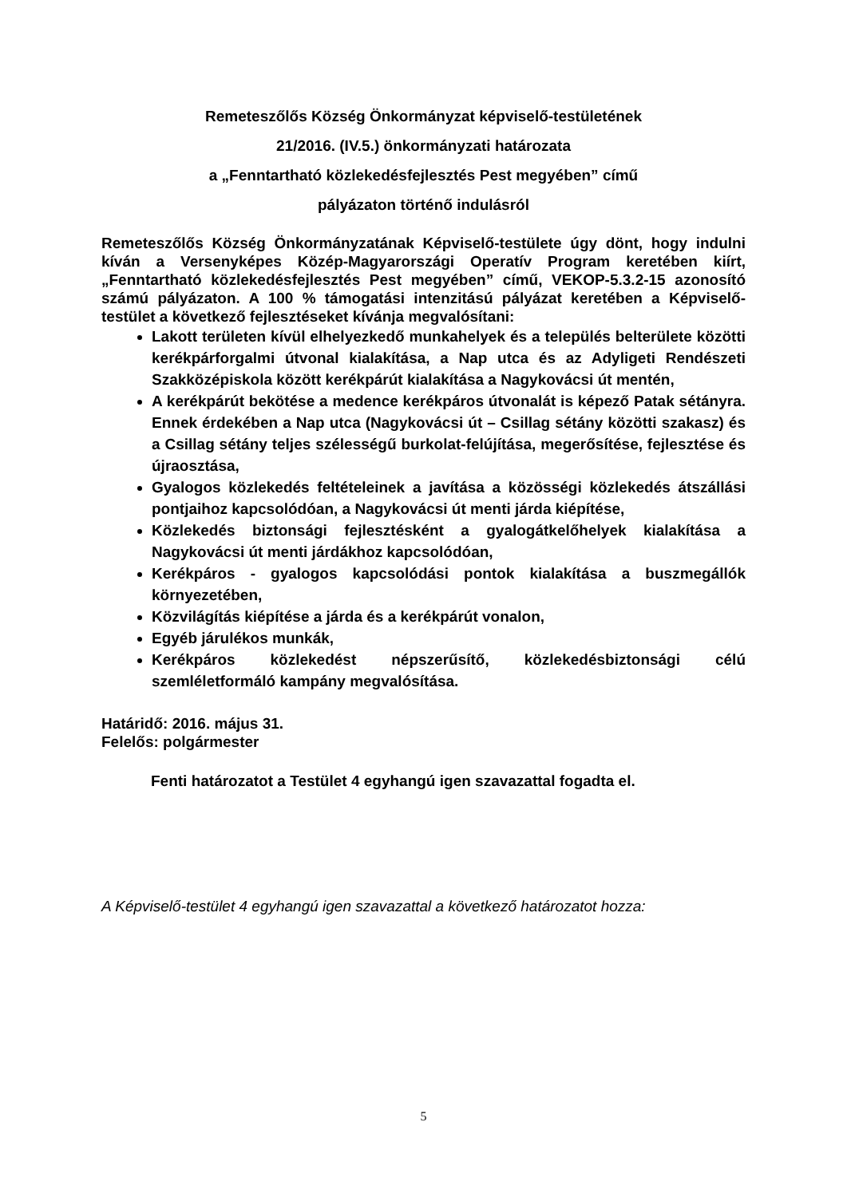Remeteszőlős Község Önkormányzat képviselő-testületének
21/2016. (IV.5.) önkormányzati határozata
a „Fenntartható közlekedésfejlesztés Pest megyében” című
pályázaton történő indulásról
Remeteszőlős Község Önkormányzatának Képviselő-testülete úgy dönt, hogy indulni kíván a Versenyképes Közép-Magyarországi Operatív Program keretében kiírt, „Fenntartható közlekedésfejlesztés Pest megyében” című, VEKOP-5.3.2-15 azonosító számú pályázaton. A 100 % támogatási intenzitású pályázat keretében a Képviselő-testület a következő fejlesztéseket kívánja megvalósítani:
Lakott területen kívül elhelyezkedő munkahelyek és a település belterülete közötti kerékpárforgalmi útvonal kialakítása, a Nap utca és az Adyligeti Rendészeti Szakközépiskola között kerékpárút kialakítása a Nagykovácsi út mentén,
A kerékpárút bekötése a medence kerékpáros útvonalát is képező Patak sétányra. Ennek érdekében a Nap utca (Nagykovácsi út – Csillag sétány közötti szakasz) és a Csillag sétány teljes szélességű burkolat-felújítása, megerősítése, fejlesztése és újraosztása,
Gyalogos közlekedés feltételeinek a javítása a közösségi közlekedés átszállási pontjaihoz kapcsolódóan, a Nagykovácsi út menti járda kiépítése,
Közlekedés biztonsági fejlesztésként a gyalogátkelőhelyek kialakítása a Nagykovácsi út menti járdákhoz kapcsolódóan,
Kerékpáros - gyalogos kapcsolódási pontok kialakítása a buszmegállók környezetében,
Közvilágítás kiépítése a járda és a kerékpárút vonalon,
Egyéb járulékos munkák,
Kerékpáros közlekedést népszerűsítő, közlekedésbiztonsági célú szemléletformáló kampány megvalósítása.
Határidő: 2016. május 31.
Felelős: polgármester
Fenti határozatot a Testület 4 egyhangú igen szavazattal fogadta el.
A Képviselő-testület 4 egyhangú igen szavazattal a következő határozatot hozza:
5